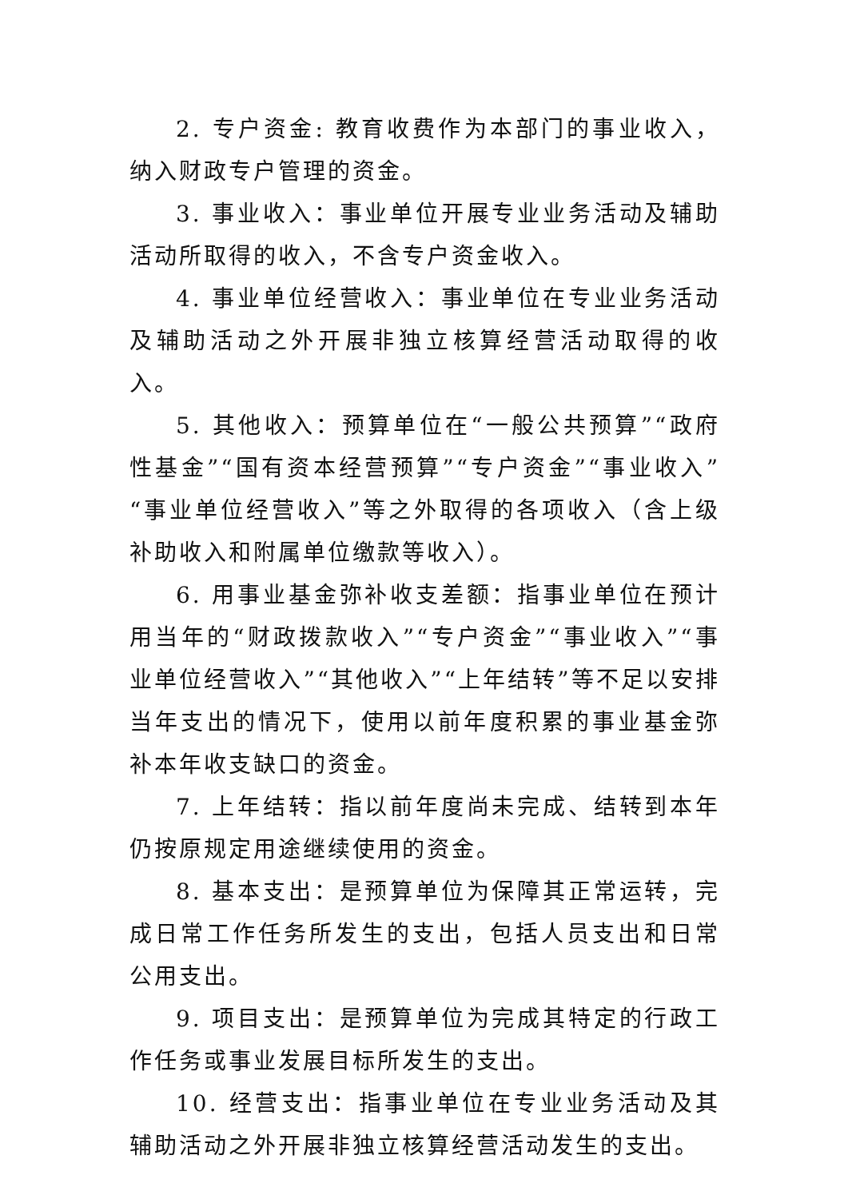2. 专户资金: 教育收费作为本部门的事业收入，纳入财政专户管理的资金。
3. 事业收入：事业单位开展专业业务活动及辅助活动所取得的收入，不含专户资金收入。
4. 事业单位经营收入：事业单位在专业业务活动及辅助活动之外开展非独立核算经营活动取得的收入。
5. 其他收入：预算单位在“一般公共预算”“政府性基金”“国有资本经营预算”“专户资金”“事业收入”“事业单位经营收入”等之外取得的各项收入（含上级补助收入和附属单位缴款等收入）。
6. 用事业基金弥补收支差额：指事业单位在预计用当年的“财政拨款收入”“专户资金”“事业收入”“事业单位经营收入”“其他收入”“上年结转”等不足以安排当年支出的情况下，使用以前年度积累的事业基金弥补本年收支缺口的资金。
7. 上年结转：指以前年度尚未完成、结转到本年仍按原规定用途继续使用的资金。
8. 基本支出：是预算单位为保障其正常运转，完成日常工作任务所发生的支出，包括人员支出和日常公用支出。
9. 项目支出：是预算单位为完成其特定的行政工作任务或事业发展目标所发生的支出。
10. 经营支出：指事业单位在专业业务活动及其辅助活动之外开展非独立核算经营活动发生的支出。